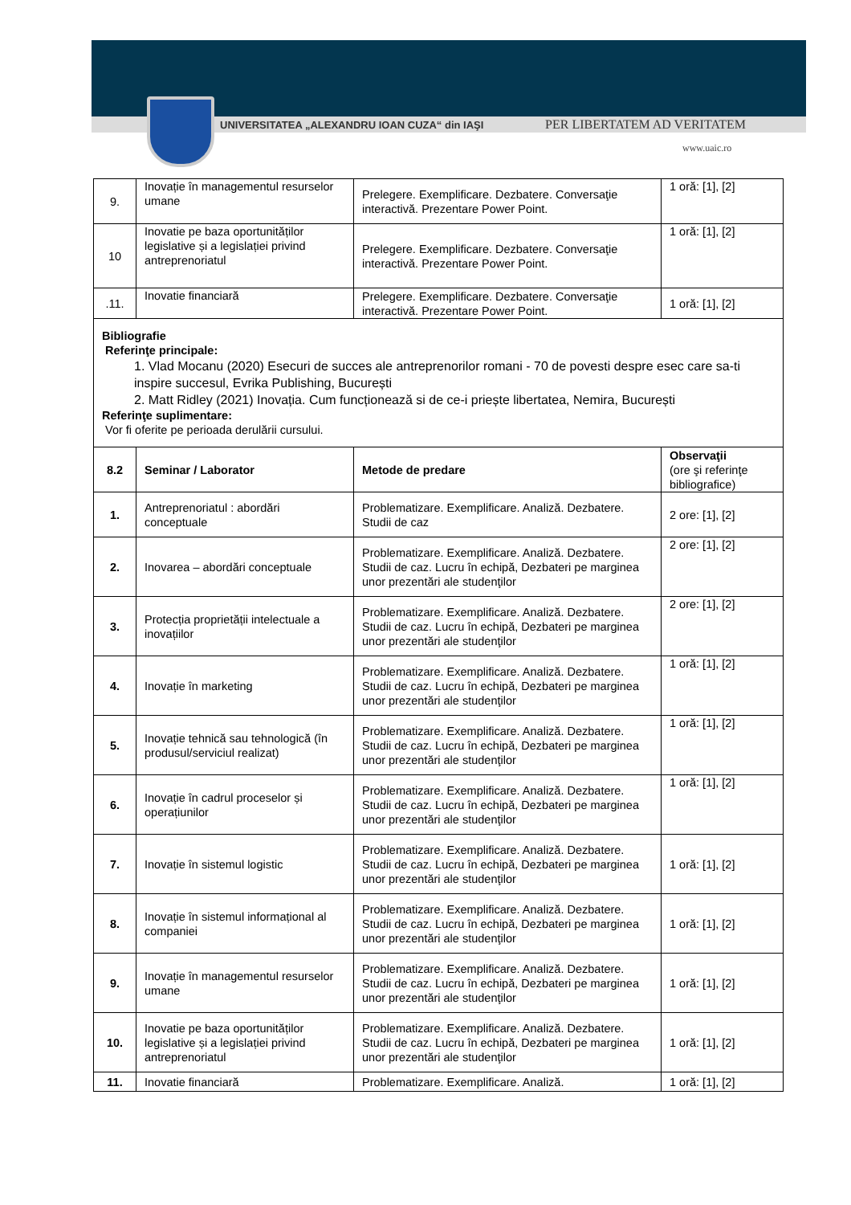UNIVERSITATEA „ALEXANDRU IOAN CUZA“ din IAŞI PER LIBERTATEM AD VERITATEM
www.uaic.ro
| 9. | Inovație în managementul resurselor umane | Prelegere. Exemplificare. Dezbatere. Conversaţie interactivă. Prezentare Power Point. | 1 oră: [1], [2] |
| 10 | Inovatie pe baza oportunităților legislative și a legislației privind antreprenoriatul | Prelegere. Exemplificare. Dezbatere. Conversaţie interactivă. Prezentare Power Point. | 1 oră: [1], [2] |
| .11. | Inovatie financiară | Prelegere. Exemplificare. Dezbatere. Conversaţie interactivă. Prezentare Power Point. | 1 oră: [1], [2] |
| Bibliografie Referinţe principale: 1. Vlad Mocanu (2020) Esecuri de succes ale antreprenorilor romani - 70 de povesti despre esec care sa-ti inspire succesul, Evrika Publishing, București 2. Matt Ridley (2021) Inovația. Cum funcționează si de ce-i priește libertatea, Nemira, București Referinţe suplimentare: Vor fi oferite pe perioada derulării cursului. | | | |
| 8.2 | Seminar / Laborator | Metode de predare | Observaţii (ore şi referinţe bibliografice) |
| 1. | Antreprenoriatul : abordări conceptuale | Problematizare. Exemplificare. Analiză. Dezbatere. Studii de caz | 2 ore: [1], [2] |
| 2. | Inovarea – abordări conceptuale | Problematizare. Exemplificare. Analiză. Dezbatere. Studii de caz. Lucru în echipă, Dezbateri pe marginea unor prezentări ale studenţilor | 2 ore: [1], [2] |
| 3. | Protecția proprietății intelectuale a inovațiilor | Problematizare. Exemplificare. Analiză. Dezbatere. Studii de caz. Lucru în echipă, Dezbateri pe marginea unor prezentări ale studenţilor | 2 ore: [1], [2] |
| 4. | Inovație în marketing | Problematizare. Exemplificare. Analiză. Dezbatere. Studii de caz. Lucru în echipă, Dezbateri pe marginea unor prezentări ale studenţilor | 1 oră: [1], [2] |
| 5. | Inovație tehnică sau tehnologică (în produsul/serviciul realizat) | Problematizare. Exemplificare. Analiză. Dezbatere. Studii de caz. Lucru în echipă, Dezbateri pe marginea unor prezentări ale studenţilor | 1 oră: [1], [2] |
| 6. | Inovație în cadrul proceselor și operațiunilor | Problematizare. Exemplificare. Analiză. Dezbatere. Studii de caz. Lucru în echipă, Dezbateri pe marginea unor prezentări ale studenţilor | 1 oră: [1], [2] |
| 7. | Inovație în sistemul logistic | Problematizare. Exemplificare. Analiză. Dezbatere. Studii de caz. Lucru în echipă, Dezbateri pe marginea unor prezentări ale studenţilor | 1 oră: [1], [2] |
| 8. | Inovație în sistemul informațional al companiei | Problematizare. Exemplificare. Analiză. Dezbatere. Studii de caz. Lucru în echipă, Dezbateri pe marginea unor prezentări ale studenţilor | 1 oră: [1], [2] |
| 9. | Inovație în managementul resurselor umane | Problematizare. Exemplificare. Analiză. Dezbatere. Studii de caz. Lucru în echipă, Dezbateri pe marginea unor prezentări ale studenţilor | 1 oră: [1], [2] |
| 10. | Inovatie pe baza oportunităților legislative și a legislației privind antreprenoriatul | Problematizare. Exemplificare. Analiză. Dezbatere. Studii de caz. Lucru în echipă, Dezbateri pe marginea unor prezentări ale studenţilor | 1 oră: [1], [2] |
| 11. | Inovatie financiară | Problematizare. Exemplificare. Analiză. | 1 oră: [1], [2] |